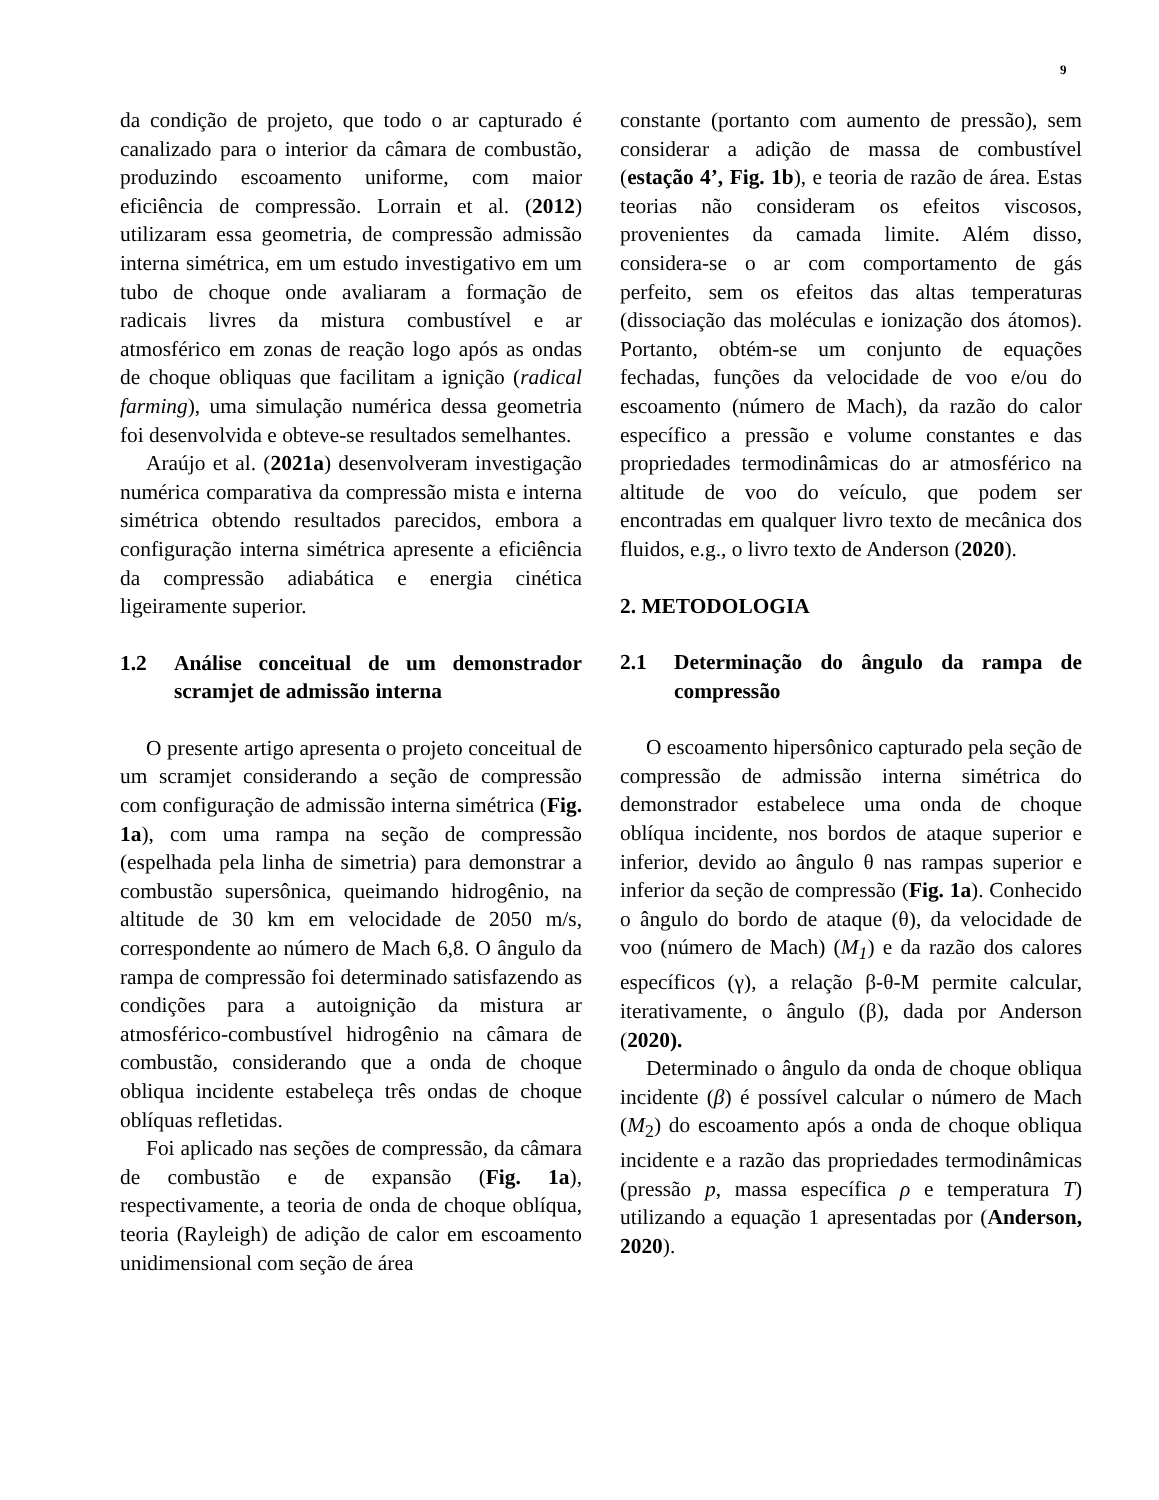9
da condição de projeto, que todo o ar capturado é canalizado para o interior da câmara de combustão, produzindo escoamento uniforme, com maior eficiência de compressão. Lorrain et al. (2012) utilizaram essa geometria, de compressão admissão interna simétrica, em um estudo investigativo em um tubo de choque onde avaliaram a formação de radicais livres da mistura combustível e ar atmosférico em zonas de reação logo após as ondas de choque obliquas que facilitam a ignição (radical farming), uma simulação numérica dessa geometria foi desenvolvida e obteve-se resultados semelhantes.
Araújo et al. (2021a) desenvolveram investigação numérica comparativa da compressão mista e interna simétrica obtendo resultados parecidos, embora a configuração interna simétrica apresente a eficiência da compressão adiabática e energia cinética ligeiramente superior.
1.2 Análise conceitual de um demonstrador scramjet de admissão interna
O presente artigo apresenta o projeto conceitual de um scramjet considerando a seção de compressão com configuração de admissão interna simétrica (Fig. 1a), com uma rampa na seção de compressão (espelhada pela linha de simetria) para demonstrar a combustão supersônica, queimando hidrogênio, na altitude de 30 km em velocidade de 2050 m/s, correspondente ao número de Mach 6,8. O ângulo da rampa de compressão foi determinado satisfazendo as condições para a autoignição da mistura ar atmosférico-combustível hidrogênio na câmara de combustão, considerando que a onda de choque obliqua incidente estabeleça três ondas de choque oblíquas refletidas.
Foi aplicado nas seções de compressão, da câmara de combustão e de expansão (Fig. 1a), respectivamente, a teoria de onda de choque oblíqua, teoria (Rayleigh) de adição de calor em escoamento unidimensional com seção de área
constante (portanto com aumento de pressão), sem considerar a adição de massa de combustível (estação 4’, Fig. 1b), e teoria de razão de área. Estas teorias não consideram os efeitos viscosos, provenientes da camada limite. Além disso, considera-se o ar com comportamento de gás perfeito, sem os efeitos das altas temperaturas (dissociação das moléculas e ionização dos átomos). Portanto, obtém-se um conjunto de equações fechadas, funções da velocidade de voo e/ou do escoamento (número de Mach), da razão do calor específico a pressão e volume constantes e das propriedades termodinâmicas do ar atmosférico na altitude de voo do veículo, que podem ser encontradas em qualquer livro texto de mecânica dos fluidos, e.g., o livro texto de Anderson (2020).
2. METODOLOGIA
2.1 Determinação do ângulo da rampa de compressão
O escoamento hipersônico capturado pela seção de compressão de admissão interna simétrica do demonstrador estabelece uma onda de choque oblíqua incidente, nos bordos de ataque superior e inferior, devido ao ângulo θ nas rampas superior e inferior da seção de compressão (Fig. 1a). Conhecido o ângulo do bordo de ataque (θ), da velocidade de voo (número de Mach) (M<sub>1</sub>) e da razão dos calores específicos (γ), a relação β-θ-M permite calcular, iterativamente, o ângulo (β), dada por Anderson (2020).
Determinado o ângulo da onda de choque obliqua incidente (β) é possível calcular o número de Mach (M<sub>2</sub>) do escoamento após a onda de choque obliqua incidente e a razão das propriedades termodinâmicas (pressão p, massa específica ρ e temperatura T) utilizando a equação 1 apresentadas por (Anderson, 2020).